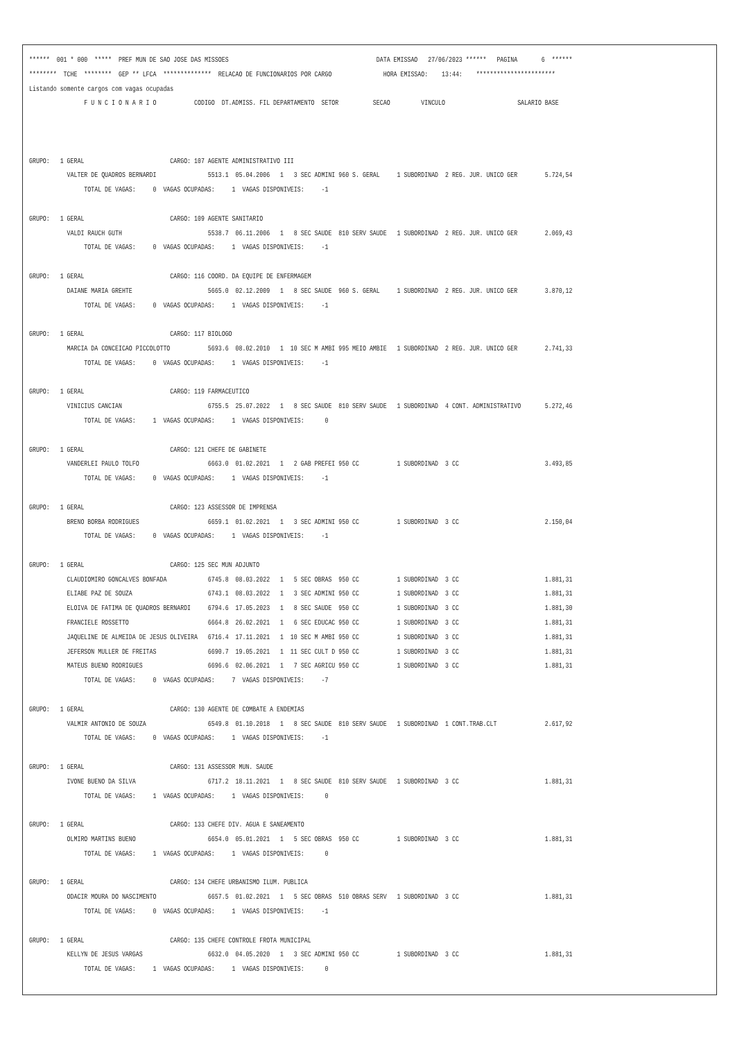******  001 * 000  *****  PREF MUN DE SAO JOSE DAS MISSOES                                           DATA EMISSAO   27/06/2023 ******   PAGINA       6  ******
********  TCHE  ********  GEP ** LFCA  **************  RELACAO DE FUNCIONARIOS POR CARGO               HORA EMISSAO:    13:44:    ***********************
Listando somente cargos com vagas ocupadas
                F U N C I O N A R I O           CODIGO  DT.ADMISS. FIL DEPARTAMENTO  SETOR          SECAO         VINCULO                     SALARIO BASE



GRUPO:   1 GERAL                         CARGO: 107 AGENTE ADMINISTRATIVO III
           VALTER DE QUADROS BERNARDI               5513.1  05.04.2006   1   3 SEC ADMINI 960 S. GERAL     1 SUBORDINAD  2 REG. JUR. UNICO GER        5.724,54
                TOTAL DE VAGAS:     0  VAGAS OCUPADAS:     1  VAGAS DISPONIVEIS:     -1

GRUPO:   1 GERAL                         CARGO: 109 AGENTE SANITARIO
           VALDI RAUCH GUTH                         5538.7  06.11.2006   1   8 SEC SAUDE  810 SERV SAUDE   1 SUBORDINAD  2 REG. JUR. UNICO GER        2.069,43
                TOTAL DE VAGAS:     0  VAGAS OCUPADAS:     1  VAGAS DISPONIVEIS:     -1

GRUPO:   1 GERAL                         CARGO: 116 COORD. DA EQUIPE DE ENFERMAGEM
           DAIANE MARIA GREHTE                      5665.0  02.12.2009   1   8 SEC SAUDE  960 S. GERAL     1 SUBORDINAD  2 REG. JUR. UNICO GER        3.870,12
                TOTAL DE VAGAS:     0  VAGAS OCUPADAS:     1  VAGAS DISPONIVEIS:     -1

GRUPO:   1 GERAL                         CARGO: 117 BIOLOGO
           MARCIA DA CONCEICAO PICCOLOTTO           5693.6  08.02.2010   1  10 SEC M AMBI 995 MEIO AMBIE   1 SUBORDINAD  2 REG. JUR. UNICO GER        2.741,33
                TOTAL DE VAGAS:     0  VAGAS OCUPADAS:     1  VAGAS DISPONIVEIS:     -1

GRUPO:   1 GERAL                         CARGO: 119 FARMACEUTICO
           VINICIUS CANCIAN                         6755.5  25.07.2022   1   8 SEC SAUDE  810 SERV SAUDE   1 SUBORDINAD  4 CONT. ADMINISTRATIVO       5.272,46
                TOTAL DE VAGAS:     1  VAGAS OCUPADAS:     1  VAGAS DISPONIVEIS:      0

GRUPO:   1 GERAL                         CARGO: 121 CHEFE DE GABINETE
           VANDERLEI PAULO TOLFO                    6663.0  01.02.2021   1   2 GAB PREFEI 950 CC           1 SUBORDINAD  3 CC                         3.493,85
                TOTAL DE VAGAS:     0  VAGAS OCUPADAS:     1  VAGAS DISPONIVEIS:     -1

GRUPO:   1 GERAL                         CARGO: 123 ASSESSOR DE IMPRENSA
           BRENO BORBA RODRIGUES                    6659.1  01.02.2021   1   3 SEC ADMINI 950 CC           1 SUBORDINAD  3 CC                         2.150,04
                TOTAL DE VAGAS:     0  VAGAS OCUPADAS:     1  VAGAS DISPONIVEIS:     -1

GRUPO:   1 GERAL                         CARGO: 125 SEC MUN ADJUNTO
           CLAUDIOMIRO GONCALVES BONFADA            6745.8  08.03.2022   1   5 SEC OBRAS  950 CC           1 SUBORDINAD  3 CC                         1.881,31
           ELIABE PAZ DE SOUZA                      6743.1  08.03.2022   1   3 SEC ADMINI 950 CC           1 SUBORDINAD  3 CC                         1.881,31
           ELOIVA DE FATIMA DE QUADROS BERNARDI     6794.6  17.05.2023   1   8 SEC SAUDE  950 CC           1 SUBORDINAD  3 CC                         1.881,30
           FRANCIELE ROSSETTO                       6664.8  26.02.2021   1   6 SEC EDUCAC 950 CC           1 SUBORDINAD  3 CC                         1.881,31
           JAQUELINE DE ALMEIDA DE JESUS OLIVEIRA   6716.4  17.11.2021   1  10 SEC M AMBI 950 CC           1 SUBORDINAD  3 CC                         1.881,31
           JEFERSON MULLER DE FREITAS               6690.7  19.05.2021   1  11 SEC CULT D 950 CC           1 SUBORDINAD  3 CC                         1.881,31
           MATEUS BUENO RODRIGUES                   6696.6  02.06.2021   1   7 SEC AGRICU 950 CC           1 SUBORDINAD  3 CC                         1.881,31
                TOTAL DE VAGAS:     0  VAGAS OCUPADAS:     7  VAGAS DISPONIVEIS:     -7

GRUPO:   1 GERAL                         CARGO: 130 AGENTE DE COMBATE A ENDEMIAS
           VALMIR ANTONIO DE SOUZA                  6549.8  01.10.2018   1   8 SEC SAUDE  810 SERV SAUDE   1 SUBORDINAD  1 CONT.TRAB.CLT              2.617,92
                TOTAL DE VAGAS:     0  VAGAS OCUPADAS:     1  VAGAS DISPONIVEIS:     -1

GRUPO:   1 GERAL                         CARGO: 131 ASSESSOR MUN. SAUDE
           IVONE BUENO DA SILVA                     6717.2  18.11.2021   1   8 SEC SAUDE  810 SERV SAUDE   1 SUBORDINAD  3 CC                         1.881,31
                TOTAL DE VAGAS:     1  VAGAS OCUPADAS:     1  VAGAS DISPONIVEIS:      0

GRUPO:   1 GERAL                         CARGO: 133 CHEFE DIV. AGUA E SANEAMENTO
           OLMIRO MARTINS BUENO                     6654.0  05.01.2021   1   5 SEC OBRAS  950 CC           1 SUBORDINAD  3 CC                         1.881,31
                TOTAL DE VAGAS:     1  VAGAS OCUPADAS:     1  VAGAS DISPONIVEIS:      0

GRUPO:   1 GERAL                         CARGO: 134 CHEFE URBANISMO ILUM. PUBLICA
           ODACIR MOURA DO NASCIMENTO               6657.5  01.02.2021   1   5 SEC OBRAS  510 OBRAS SERV   1 SUBORDINAD  3 CC                         1.881,31
                TOTAL DE VAGAS:     0  VAGAS OCUPADAS:     1  VAGAS DISPONIVEIS:     -1

GRUPO:   1 GERAL                         CARGO: 135 CHEFE CONTROLE FROTA MUNICIPAL
           KELLYN DE JESUS VARGAS                   6632.0  04.05.2020   1   3 SEC ADMINI 950 CC           1 SUBORDINAD  3 CC                         1.881,31
                TOTAL DE VAGAS:     1  VAGAS OCUPADAS:     1  VAGAS DISPONIVEIS:      0